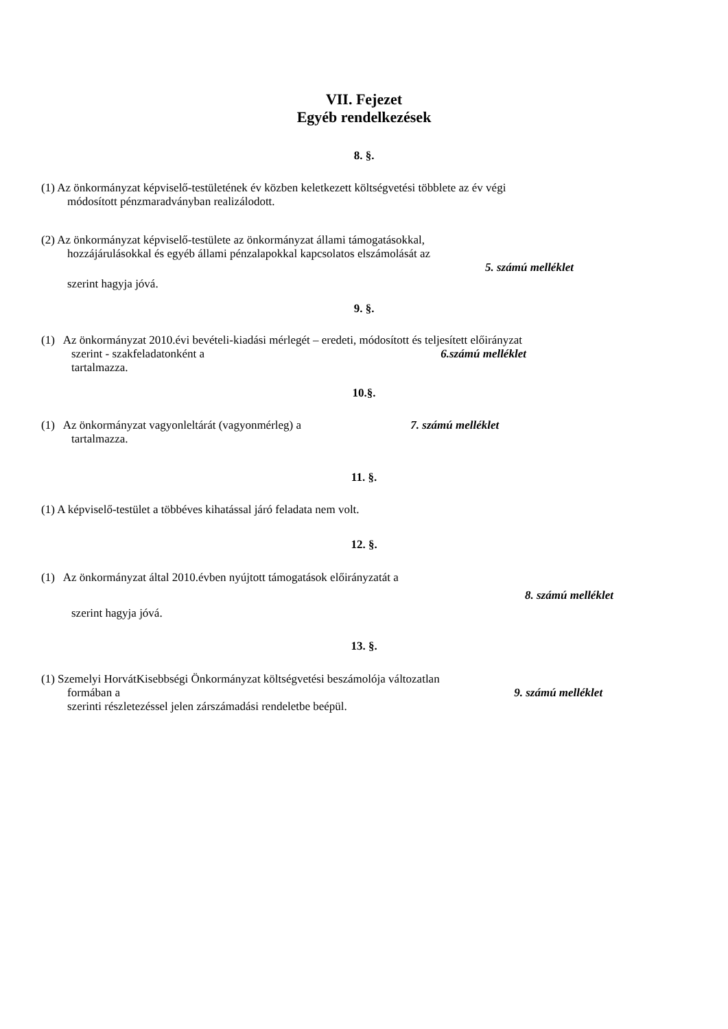VII. Fejezet
Egyéb rendelkezések
8. §.
(1) Az önkormányzat képviselő-testületének év közben keletkezett költségvetési többlete az év végi
módosított pénzmaradványban realizálodott.
(2) Az önkormányzat képviselő-testülete az önkormányzat állami támogatásokkal,
hozzájárulásokkal és egyéb állami pénzalapokkal kapcsolatos elszámolását az
5. számú melléklet
szerint hagyja jóvá.
9. §.
(1) Az önkormányzat 2010.évi bevételi-kiadási mérlegét – eredeti, módosított és teljesített előirányzat
szerint - szakfeladatonként a 6.számú melléklet
tartalmazza.
10.§.
(1) Az önkormányzat vagyonleltárát (vagyonmérleg) a 7. számú melléklet
tartalmazza.
11. §.
(1) A képviselő-testület a többéves kihatással járó feladata nem volt.
12. §.
(1) Az önkormányzat által 2010.évben nyújtott támogatások előirányzatát a
8. számú melléklet
szerint hagyja jóvá.
13. §.
(1) Szemelyi HorvátKisebbségi Önkormányzat költségvetési beszámolója változatlan
formában a 9. számú melléklet
szerinti részletezéssel jelen zárszámadási rendeletbe beépül.